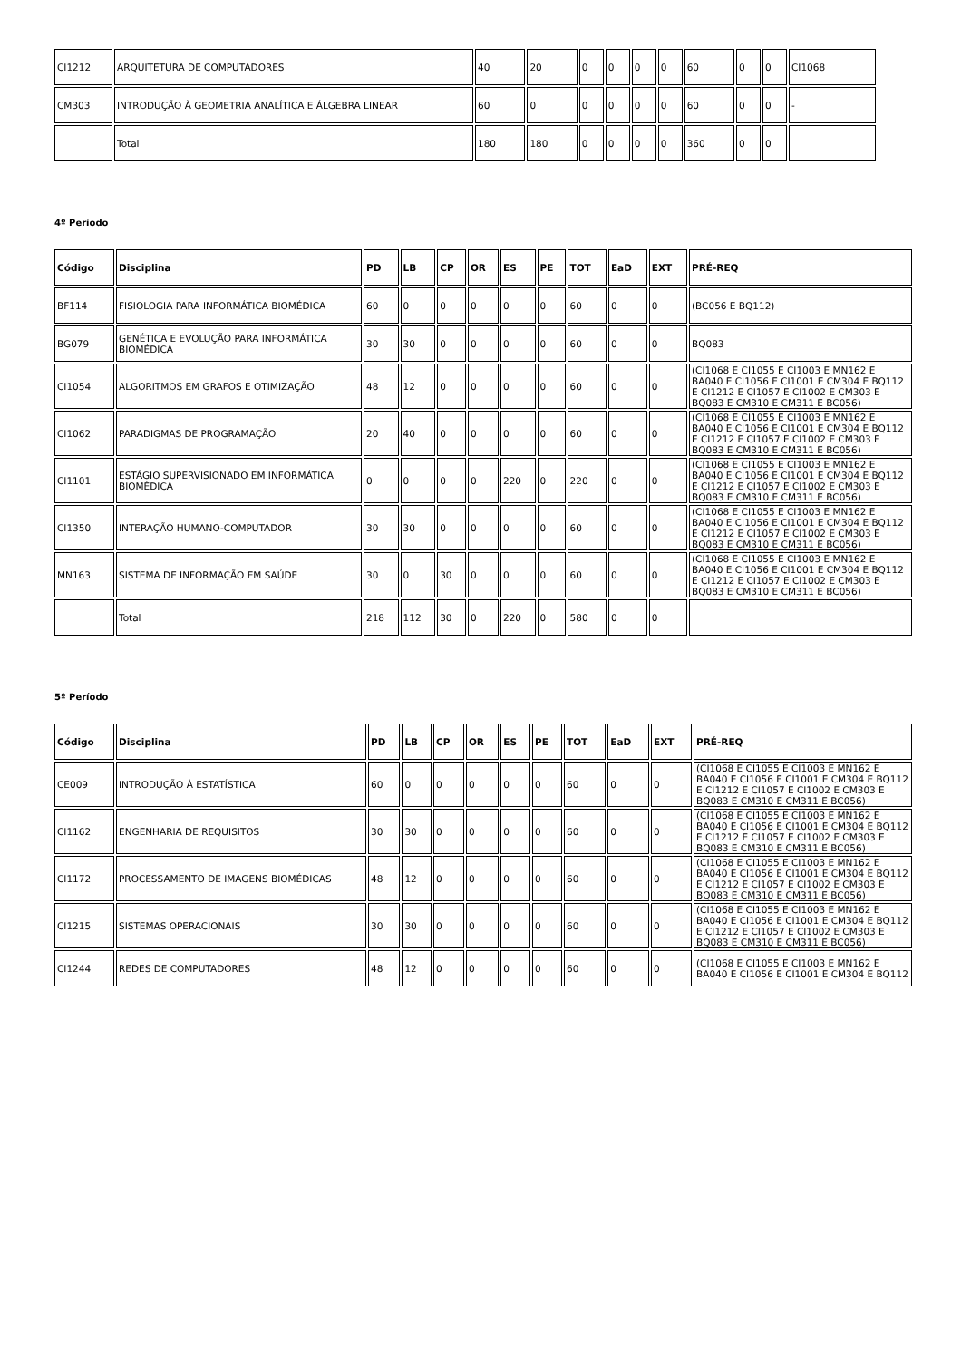| CI1212 | ARQUITETURA DE COMPUTADORES | 40 | 20 | 0 | 0 | 0 | 0 | 60 | 0 | 0 | CI1068 |
| CM303 | INTRODUÇÃO À GEOMETRIA ANALÍTICA E ÁLGEBRA LINEAR | 60 | 0 | 0 | 0 | 0 | 0 | 60 | 0 | 0 | - |
| | Total | 180 | 180 | 0 | 0 | 0 | 0 | 360 | 0 | 0 | |
4º Período
| Código | Disciplina | PD | LB | CP | OR | ES | PE | TOT | EaD | EXT | PRÉ-REQ |
| --- | --- | --- | --- | --- | --- | --- | --- | --- | --- | --- | --- |
| BF114 | FISIOLOGIA PARA INFORMÁTICA BIOMÉDICA | 60 | 0 | 0 | 0 | 0 | 0 | 60 | 0 | 0 | (BC056 E BQ112) |
| BG079 | GENÉTICA E EVOLUÇÃO PARA INFORMÁTICA BIOMÉDICA | 30 | 30 | 0 | 0 | 0 | 0 | 60 | 0 | 0 | BQ083 |
| CI1054 | ALGORITMOS EM GRAFOS E OTIMIZAÇÃO | 48 | 12 | 0 | 0 | 0 | 0 | 60 | 0 | 0 | (CI1068 E CI1055 E CI1003 E MN162 E BA040 E CI1056 E CI1001 E CM304 E BQ112 E CI1212 E CI1057 E CI1002 E CM303 E BQ083 E CM310 E CM311 E BC056) |
| CI1062 | PARADIGMAS DE PROGRAMAÇÃO | 20 | 40 | 0 | 0 | 0 | 0 | 60 | 0 | 0 | (CI1068 E CI1055 E CI1003 E MN162 E BA040 E CI1056 E CI1001 E CM304 E BQ112 E CI1212 E CI1057 E CI1002 E CM303 E BQ083 E CM310 E CM311 E BC056) |
| CI1101 | ESTÁGIO SUPERVISIONADO EM INFORMÁTICA BIOMÉDICA | 0 | 0 | 0 | 0 | 220 | 0 | 220 | 0 | 0 | (CI1068 E CI1055 E CI1003 E MN162 E BA040 E CI1056 E CI1001 E CM304 E BQ112 E CI1212 E CI1057 E CI1002 E CM303 E BQ083 E CM310 E CM311 E BC056) |
| CI1350 | INTERAÇÃO HUMANO-COMPUTADOR | 30 | 30 | 0 | 0 | 0 | 0 | 60 | 0 | 0 | (CI1068 E CI1055 E CI1003 E MN162 E BA040 E CI1056 E CI1001 E CM304 E BQ112 E CI1212 E CI1057 E CI1002 E CM303 E BQ083 E CM310 E CM311 E BC056) |
| MN163 | SISTEMA DE INFORMAÇÃO EM SAÚDE | 30 | 0 | 30 | 0 | 0 | 0 | 60 | 0 | 0 | (CI1068 E CI1055 E CI1003 E MN162 E BA040 E CI1056 E CI1001 E CM304 E BQ112 E CI1212 E CI1057 E CI1002 E CM303 E BQ083 E CM310 E CM311 E BC056) |
| | Total | 218 | 112 | 30 | 0 | 220 | 0 | 580 | 0 | 0 | |
5º Período
| Código | Disciplina | PD | LB | CP | OR | ES | PE | TOT | EaD | EXT | PRÉ-REQ |
| --- | --- | --- | --- | --- | --- | --- | --- | --- | --- | --- | --- |
| CE009 | INTRODUÇÃO À ESTATÍSTICA | 60 | 0 | 0 | 0 | 0 | 0 | 60 | 0 | 0 | (CI1068 E CI1055 E CI1003 E MN162 E BA040 E CI1056 E CI1001 E CM304 E BQ112 E CI1212 E CI1057 E CI1002 E CM303 E BQ083 E CM310 E CM311 E BC056) |
| CI1162 | ENGENHARIA DE REQUISITOS | 30 | 30 | 0 | 0 | 0 | 0 | 60 | 0 | 0 | (CI1068 E CI1055 E CI1003 E MN162 E BA040 E CI1056 E CI1001 E CM304 E BQ112 E CI1212 E CI1057 E CI1002 E CM303 E BQ083 E CM310 E CM311 E BC056) |
| CI1172 | PROCESSAMENTO DE IMAGENS BIOMÉDICAS | 48 | 12 | 0 | 0 | 0 | 0 | 60 | 0 | 0 | (CI1068 E CI1055 E CI1003 E MN162 E BA040 E CI1056 E CI1001 E CM304 E BQ112 E CI1212 E CI1057 E CI1002 E CM303 E BQ083 E CM310 E CM311 E BC056) |
| CI1215 | SISTEMAS OPERACIONAIS | 30 | 30 | 0 | 0 | 0 | 0 | 60 | 0 | 0 | (CI1068 E CI1055 E CI1003 E MN162 E BA040 E CI1056 E CI1001 E CM304 E BQ112 E CI1212 E CI1057 E CI1002 E CM303 E BQ083 E CM310 E CM311 E BC056) |
| CI1244 | REDES DE COMPUTADORES | 48 | 12 | 0 | 0 | 0 | 0 | 60 | 0 | 0 | (CI1068 E CI1055 E CI1003 E MN162 E BA040 E CI1056 E CI1001 E CM304 E BQ112 |